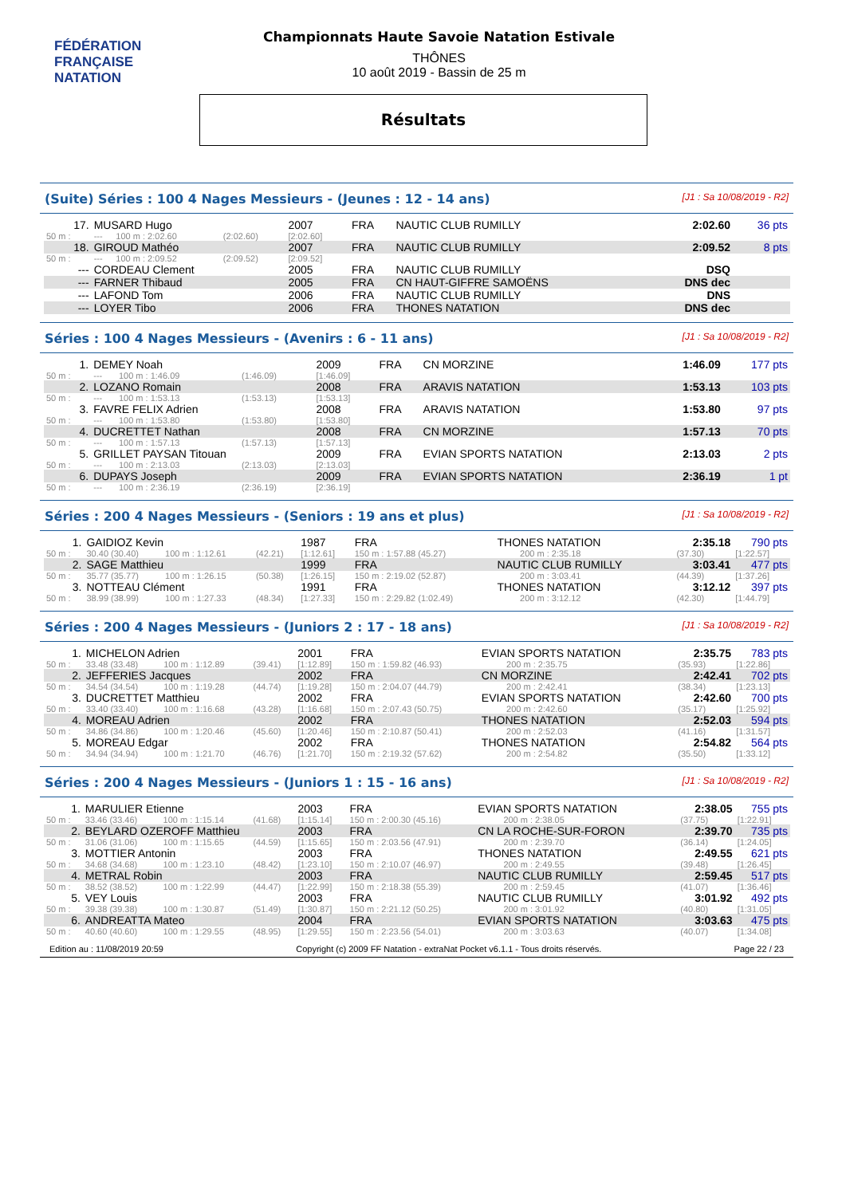FÉDÉRATION FRANÇAISE
NATATION
Championnats Haute Savoie Natation Estivale
THÔNES
10 août 2019 - Bassin de 25 m
Résultats
(Suite) Séries : 100 4 Nages Messieurs - (Jeunes : 12 - 14 ans) [J1 : Sa 10/08/2019 - R2]
| 17. | MUSARD Hugo | | | 2007 | FRA | NAUTIC CLUB RUMILLY | 2:02.60 | 36 pts |
| 50 m : | --- | 100 m : 2:02.60 | (2:02.60) | [2:02.60] | | | | |
| 18. | GIROUD Mathéo | | | 2007 | FRA | NAUTIC CLUB RUMILLY | 2:09.52 | 8 pts |
| 50 m : | --- | 100 m : 2:09.52 | (2:09.52) | [2:09.52] | | | | |
| --- | CORDEAU Clement | | | 2005 | FRA | NAUTIC CLUB RUMILLY | DSQ | |
| --- | FARNER Thibaud | | | 2005 | FRA | CN HAUT-GIFFRE SAMOËNS | DNS dec | |
| --- | LAFOND Tom | | | 2006 | FRA | NAUTIC CLUB RUMILLY | DNS | |
| --- | LOYER Tibo | | | 2006 | FRA | THONES NATATION | DNS dec | |
Séries : 100 4 Nages Messieurs - (Avenirs : 6 - 11 ans) [J1 : Sa 10/08/2019 - R2]
| 1. | DEMEY Noah | | | 2009 | FRA | CN MORZINE | 1:46.09 | 177 pts |
| 50 m : | --- | 100 m : 1:46.09 | (1:46.09) | [1:46.09] | | | | |
| 2. | LOZANO Romain | | | 2008 | FRA | ARAVIS NATATION | 1:53.13 | 103 pts |
| 50 m : | --- | 100 m : 1:53.13 | (1:53.13) | [1:53.13] | | | | |
| 3. | FAVRE FELIX Adrien | | | 2008 | FRA | ARAVIS NATATION | 1:53.80 | 97 pts |
| 50 m : | --- | 100 m : 1:53.80 | (1:53.80) | [1:53.80] | | | | |
| 4. | DUCRETTET Nathan | | | 2008 | FRA | CN MORZINE | 1:57.13 | 70 pts |
| 50 m : | --- | 100 m : 1:57.13 | (1:57.13) | [1:57.13] | | | | |
| 5. | GRILLET PAYSAN Titouan | | | 2009 | FRA | EVIAN SPORTS NATATION | 2:13.03 | 2 pts |
| 50 m : | --- | 100 m : 2:13.03 | (2:13.03) | [2:13.03] | | | | |
| 6. | DUPAYS Joseph | | | 2009 | FRA | EVIAN SPORTS NATATION | 2:36.19 | 1 pt |
| 50 m : | --- | 100 m : 2:36.19 | (2:36.19) | [2:36.19] | | | | |
Séries : 200 4 Nages Messieurs - (Seniors : 19 ans et plus) [J1 : Sa 10/08/2019 - R2]
| 1. | GAIDIOZ Kevin | | | 1987 | FRA | THONES NATATION | | | 2:35.18 | 790 pts |
| 50 m : | 30.40 (30.40) | 100 m : 1:12.61 | (42.21) | [1:12.61] | 150 m : 1:57.88 (45.27) | | | 200 m : 2:35.18 | (37.30) | [1:22.57] |
| 2. | SAGE Matthieu | | | 1999 | FRA | NAUTIC CLUB RUMILLY | | | 3:03.41 | 477 pts |
| 50 m : | 35.77 (35.77) | 100 m : 1:26.15 | (50.38) | [1:26.15] | 150 m : 2:19.02 (52.87) | | | 200 m : 3:03.41 | (44.39) | [1:37.26] |
| 3. | NOTTEAU Clément | | | 1991 | FRA | THONES NATATION | | | 3:12.12 | 397 pts |
| 50 m : | 38.99 (38.99) | 100 m : 1:27.33 | (48.34) | [1:27.33] | 150 m : 2:29.82 (1:02.49) | | | 200 m : 3:12.12 | (42.30) | [1:44.79] |
Séries : 200 4 Nages Messieurs - (Juniors 2 : 17 - 18 ans) [J1 : Sa 10/08/2019 - R2]
| 1. | MICHELON Adrien | | | 2001 | FRA | EVIAN SPORTS NATATION | | | 2:35.75 | 783 pts |
| 50 m : | 33.48 (33.48) | 100 m : 1:12.89 | (39.41) | [1:12.89] | 150 m : 1:59.82 (46.93) | | | 200 m : 2:35.75 | (35.93) | [1:22.86] |
| 2. | JEFFERIES Jacques | | | 2002 | FRA | CN MORZINE | | | 2:42.41 | 702 pts |
| 50 m : | 34.54 (34.54) | 100 m : 1:19.28 | (44.74) | [1:19.28] | 150 m : 2:04.07 (44.79) | | | 200 m : 2:42.41 | (38.34) | [1:23.13] |
| 3. | DUCRETTET Matthieu | | | 2002 | FRA | EVIAN SPORTS NATATION | | | 2:42.60 | 700 pts |
| 50 m : | 33.40 (33.40) | 100 m : 1:16.68 | (43.28) | [1:16.68] | 150 m : 2:07.43 (50.75) | | | 200 m : 2:42.60 | (35.17) | [1:25.92] |
| 4. | MOREAU Adrien | | | 2002 | FRA | THONES NATATION | | | 2:52.03 | 594 pts |
| 50 m : | 34.86 (34.86) | 100 m : 1:20.46 | (45.60) | [1:20.46] | 150 m : 2:10.87 (50.41) | | | 200 m : 2:52.03 | (41.16) | [1:31.57] |
| 5. | MOREAU Edgar | | | 2002 | FRA | THONES NATATION | | | 2:54.82 | 564 pts |
| 50 m : | 34.94 (34.94) | 100 m : 1:21.70 | (46.76) | [1:21.70] | 150 m : 2:19.32 (57.62) | | | 200 m : 2:54.82 | (35.50) | [1:33.12] |
Séries : 200 4 Nages Messieurs - (Juniors 1 : 15 - 16 ans) [J1 : Sa 10/08/2019 - R2]
| 1. | MARULIER Etienne | | | 2003 | FRA | EVIAN SPORTS NATATION | | | 2:38.05 | 755 pts |
| 50 m : | 33.46 (33.46) | 100 m : 1:15.14 | (41.68) | [1:15.14] | 150 m : 2:00.30 (45.16) | | | 200 m : 2:38.05 | (37.75) | [1:22.91] |
| 2. | BEYLARD OZEROFF Matthieu | | | 2003 | FRA | CN LA ROCHE-SUR-FORON | | | 2:39.70 | 735 pts |
| 50 m : | 31.06 (31.06) | 100 m : 1:15.65 | (44.59) | [1:15.65] | 150 m : 2:03.56 (47.91) | | | 200 m : 2:39.70 | (36.14) | [1:24.05] |
| 3. | MOTTIER Antonin | | | 2003 | FRA | THONES NATATION | | | 2:49.55 | 621 pts |
| 50 m : | 34.68 (34.68) | 100 m : 1:23.10 | (48.42) | [1:23.10] | 150 m : 2:10.07 (46.97) | | | 200 m : 2:49.55 | (39.48) | [1:26.45] |
| 4. | METRAL Robin | | | 2003 | FRA | NAUTIC CLUB RUMILLY | | | 2:59.45 | 517 pts |
| 50 m : | 38.52 (38.52) | 100 m : 1:22.99 | (44.47) | [1:22.99] | 150 m : 2:18.38 (55.39) | | | 200 m : 2:59.45 | (41.07) | [1:36.46] |
| 5. | VEY Louis | | | 2003 | FRA | NAUTIC CLUB RUMILLY | | | 3:01.92 | 492 pts |
| 50 m : | 39.38 (39.38) | 100 m : 1:30.87 | (51.49) | [1:30.87] | 150 m : 2:21.12 (50.25) | | | 200 m : 3:01.92 | (40.80) | [1:31.05] |
| 6. | ANDREATTA Mateo | | | 2004 | FRA | EVIAN SPORTS NATATION | | | 3:03.63 | 475 pts |
| 50 m : | 40.60 (40.60) | 100 m : 1:29.55 | (48.95) | [1:29.55] | 150 m : 2:23.56 (54.01) | | | 200 m : 3:03.63 | (40.07) | [1:34.08] |
Edition au : 11/08/2019 20:59 Copyright (c) 2009 FF Natation - extraNat Pocket v6.1.1 - Tous droits réservés. Page 22 / 23